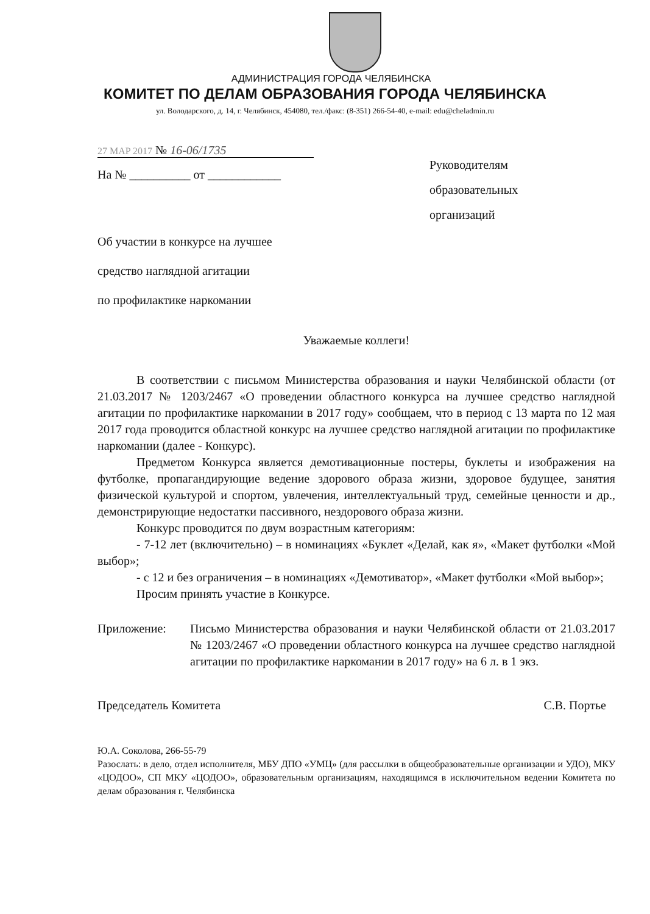АДМИНИСТРАЦИЯ ГОРОДА ЧЕЛЯБИНСКА
КОМИТЕТ ПО ДЕЛАМ ОБРАЗОВАНИЯ ГОРОДА ЧЕЛЯБИНСКА
ул. Володарского, д. 14, г. Челябинск, 454080, тел./факс: (8-351) 266-54-40, e-mail: edu@cheladmin.ru
27 MAP 2017 № 16-06/1735
На № __________ от ____________
Руководителям
образовательных
организаций
Об участии в конкурсе на лучшее
средство наглядной агитации
по профилактике наркомании
Уважаемые коллеги!
В соответствии с письмом Министерства образования и науки Челябинской области (от 21.03.2017 № 1203/2467 «О проведении областного конкурса на лучшее средство наглядной агитации по профилактике наркомании в 2017 году» сообщаем, что в период с 13 марта по 12 мая 2017 года проводится областной конкурс на лучшее средство наглядной агитации по профилактике наркомании (далее - Конкурс).
Предметом Конкурса является демотивационные постеры, буклеты и изображения на футболке, пропагандирующие ведение здорового образа жизни, здоровое будущее, занятия физической культурой и спортом, увлечения, интеллектуальный труд, семейные ценности и др., демонстрирующие недостатки пассивного, нездорового образа жизни.
Конкурс проводится по двум возрастным категориям:
- 7-12 лет (включительно) – в номинациях «Буклет «Делай, как я», «Макет футболки «Мой выбор»;
- с 12 и без ограничения – в номинациях «Демотиватор», «Макет футболки «Мой выбор»;
Просим принять участие в Конкурсе.
Приложение: Письмо Министерства образования и науки Челябинской области от 21.03.2017 № 1203/2467 «О проведении областного конкурса на лучшее средство наглядной агитации по профилактике наркомании в 2017 году» на 6 л. в 1 экз.
Председатель Комитета С.В. Портье
Ю.А. Соколова, 266-55-79
Разослать: в дело, отдел исполнителя, МБУ ДПО «УМЦ» (для рассылки в общеобразовательные организации и УДО), МКУ «ЦОДОО», СП МКУ «ЦОДОО», образовательным организациям, находящимся в исключительном ведении Комитета по делам образования г. Челябинска